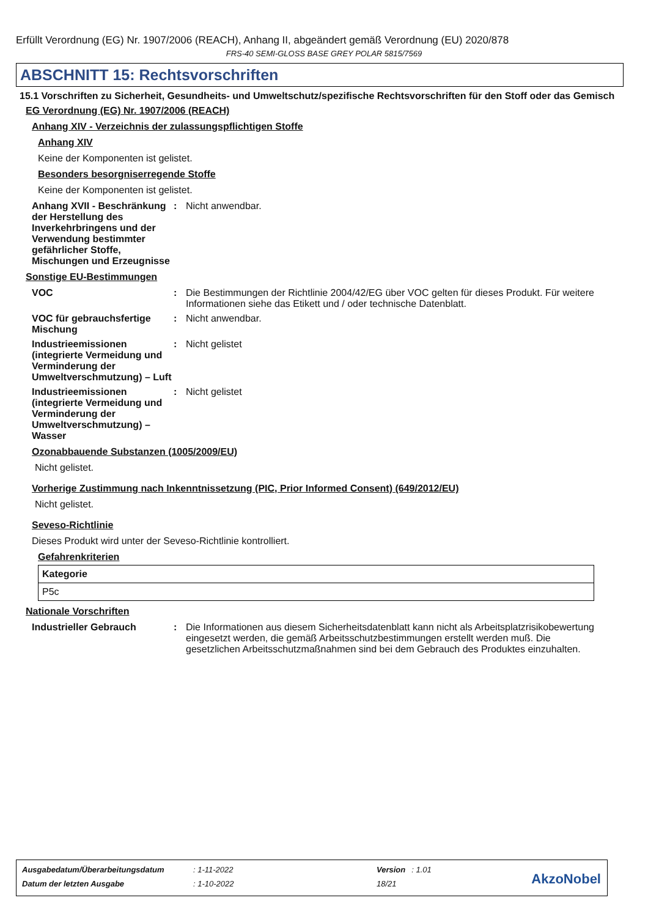Erfüllt Verordnung (EG) Nr. 1907/2006 (REACH), Anhang II, abgeändert gemäß Verordnung (EU) 2020/878
FRS-40 SEMI-GLOSS BASE GREY POLAR 5815/7569
ABSCHNITT 15: Rechtsvorschriften
15.1 Vorschriften zu Sicherheit, Gesundheits- und Umweltschutz/spezifische Rechtsvorschriften für den Stoff oder das Gemisch
EG Verordnung (EG) Nr. 1907/2006 (REACH)
Anhang XIV - Verzeichnis der zulassungspflichtigen Stoffe
Anhang XIV
Keine der Komponenten ist gelistet.
Besonders besorgniserregende Stoffe
Keine der Komponenten ist gelistet.
Anhang XVII - Beschränkung der Herstellung des Inverkehrbringens und der Verwendung bestimmter gefährlicher Stoffe, Mischungen und Erzeugnisse
: Nicht anwendbar.
Sonstige EU-Bestimmungen
VOC : Die Bestimmungen der Richtlinie 2004/42/EG über VOC gelten für dieses Produkt. Für weitere Informationen siehe das Etikett und / oder technische Datenblatt.
VOC für gebrauchsfertige Mischung
: Nicht anwendbar.
Industrieemissionen (integrierte Vermeidung und Verminderung der Umweltverschmutzung) – Luft
: Nicht gelistet
Industrieemissionen (integrierte Vermeidung und Verminderung der Umweltverschmutzung) – Wasser
: Nicht gelistet
Ozonabbauende Substanzen (1005/2009/EU)
Nicht gelistet.
Vorherige Zustimmung nach Inkenntnissetzung (PIC, Prior Informed Consent) (649/2012/EU)
Nicht gelistet.
Seveso-Richtlinie
Dieses Produkt wird unter der Seveso-Richtlinie kontrolliert.
Gefahrenkriterien
| Kategorie |
| --- |
| P5c |
Nationale Vorschriften
Industrieller Gebrauch : Die Informationen aus diesem Sicherheitsdatenblatt kann nicht als Arbeitsplatzrisikobewertung eingesetzt werden, die gemäß Arbeitsschutzbestimmungen erstellt werden muß. Die gesetzlichen Arbeitsschutzmaßnahmen sind bei dem Gebrauch des Produktes einzuhalten.
| Ausgabedatum/Überarbeitungsdatum | : 1-11-2022 | Version | : 1.01 |
| Datum der letzten Ausgabe | : 1-10-2022 | 18/21 | |
AkzoNobel